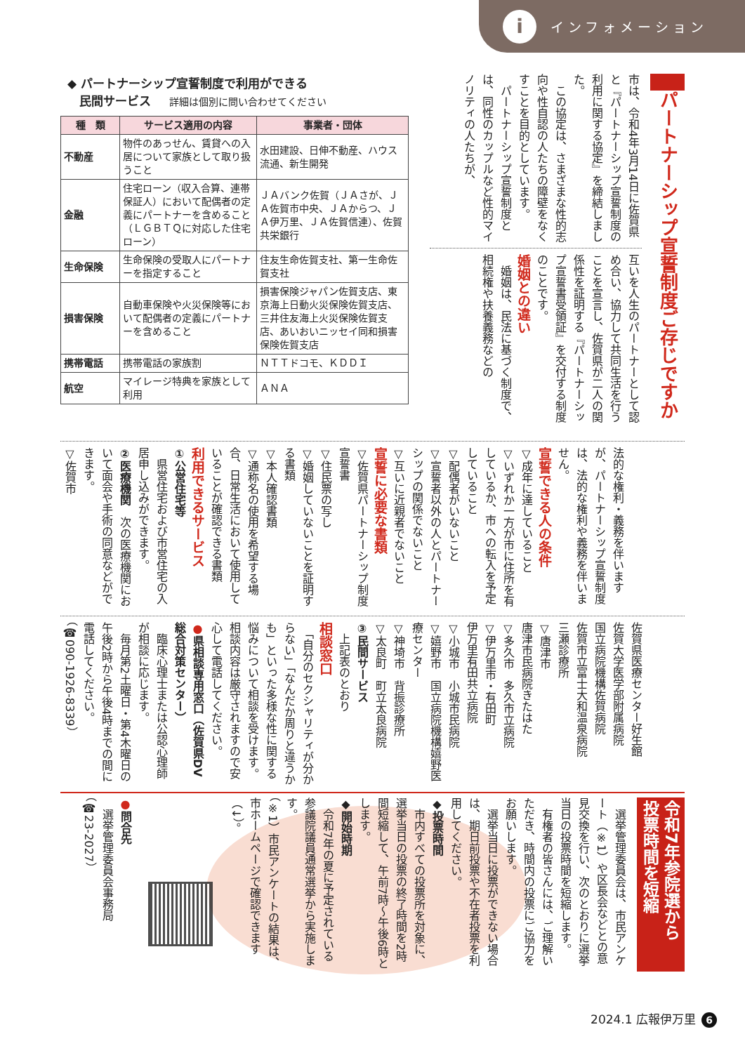iインフォメーション
パートナーシップ宣誓制度ご存じですか
市は、令和4年3月14日に佐賀県と『パートナーシップ宣誓制度の利用に関する協定』を締結しました。
　この協定は、さまざまな性的志向や性自認の人たちの障壁をなくすことを目的としています。
　パートナーシップ宣誓制度とは、同性のカップルなど性的マイノリティの人たちが、
互いを人生のパートナーとして認め合い、協力して共同生活を行うことを宣言し、佐賀県が二人の関係性を証明する『パートナーシップ宣誓書受領証』を交付する制度のことです。
婚姻との違い
　婚姻は、民法に基づく制度で、相続権や扶養義務などの
◆ パートナーシップ宣誓制度で利用ができる
　民間サービス 詳細は個別に問い合わせてください
| 種 類 | サービス適用の内容 | 事業者・団体 |
| --- | --- | --- |
| 不動産 | 物件のあっせん、賃貸への入居について家族として取り扱うこと | 水田建設、日伸不動産、ハウス流通、新生開発 |
| 金融 | 住宅ローン（収入合算、連帯保証人）において配偶者の定義にパートナーを含めること（ＬＧＢＴＱに対応した住宅ローン） | ＪＡバンク佐賀（ＪＡさが、ＪＡ佐賀市中央、ＪＡからつ、ＪＡ伊万里、ＪＡ佐賀信連）、佐賀共栄銀行 |
| 生命保険 | 生命保険の受取人にパートナーを指定すること | 住友生命佐賀支社、第一生命佐賀支社 |
| 損害保険 | 自動車保険や火災保険等において配偶者の定義にパートナーを含めること | 損害保険ジャパン佐賀支店、東京海上日動火災保険佐賀支店、三井住友海上火災保険佐賀支店、あいおいニッセイ同和損害保険佐賀支店 |
| 携帯電話 | 携帯電話の家族割 | ＮＴＴドコモ、ＫＤＤＩ |
| 航空 | マイレージ特典を家族として利用 | ＡＮＡ |
法的な権利・義務を伴いますが、パートナーシップ宣誓制度は、法的な権利や義務を伴いません。
宣誓できる人の条件
▽成年に達していること
▽いずれか一方が市に住所を有しているか、市への転入を予定していること
▽配偶者がいないこと
▽宣誓者以外の人とパートナーシップの関係でないこと
▽互いに近親者でないこと
宣誓に必要な書類
▽佐賀県パートナーシップ制度宣誓書
▽住民票の写し
▽婚姻していないことを証明する書類
▽本人確認書類
▽通称名の使用を希望する場合、日常生活において使用していることが確認できる書類
利用できるサービス
①公営住宅等
　県営住宅および市営住宅の入居申し込みができます。
②医療機関　次の医療機関において面会や手術の同意などができます。
▽佐賀市
佐賀県医療センター好生館
佐賀大学医学部附属病院
国立病院機構佐賀病院
佐賀市立富士大和温泉病院
三瀬診療所
▽唐津市
唐津市民病院きたはた
▽多久市　多久市立病院
▽伊万里市・有田町
伊万里有田共立病院
▽小城市　小城市民病院
▽嬉野市　国立病院機構嬉野医療センター
▽神埼市　背振診療所
▽太良町　町立太良病院
③民間サービス
　上記表のとおり
相談窓口
　「自分のセクシャリティが分からない」「なんだか周りと違うかも」といった多様な性に関する悩みについて相談を受けます。相談内容は厳守されますので安心して電話してください。
●県相談専用窓口（佐賀県DV総合対策センター）
　臨床心理士または公認心理師が相談に応じます。
　毎月第2土曜日・第4木曜日の午後2時から午後4時までの間に電話してください。
（☎090-1926-8339）
令和7年参院選から
投票時間を短縮
　選挙管理委員会は、市民アンケート（※1）や区長会などとの意見交換を行い、次のとおりに選挙当日の投票時間を短縮します。
　有権者の皆さんには、ご理解いただき、時間内の投票にご協力をお願いします。
　選挙当日に投票ができない場合は、期日前投票や不在者投票を利用してください。
◆投票時間
　市内すべての投票所を対象に、選挙当日の投票の終了時間を2時間短縮して、午前7時～午後6時とします。
◆開始時期
　令和7年の夏に予定されている参議院議員通常選挙から実施します。
（※1）市民アンケートの結果は、市ホームページで確認できます（↓）。
●問合先
　選挙管理委員会事務局
（☎23-2027）
2024.1 広報伊万里 6